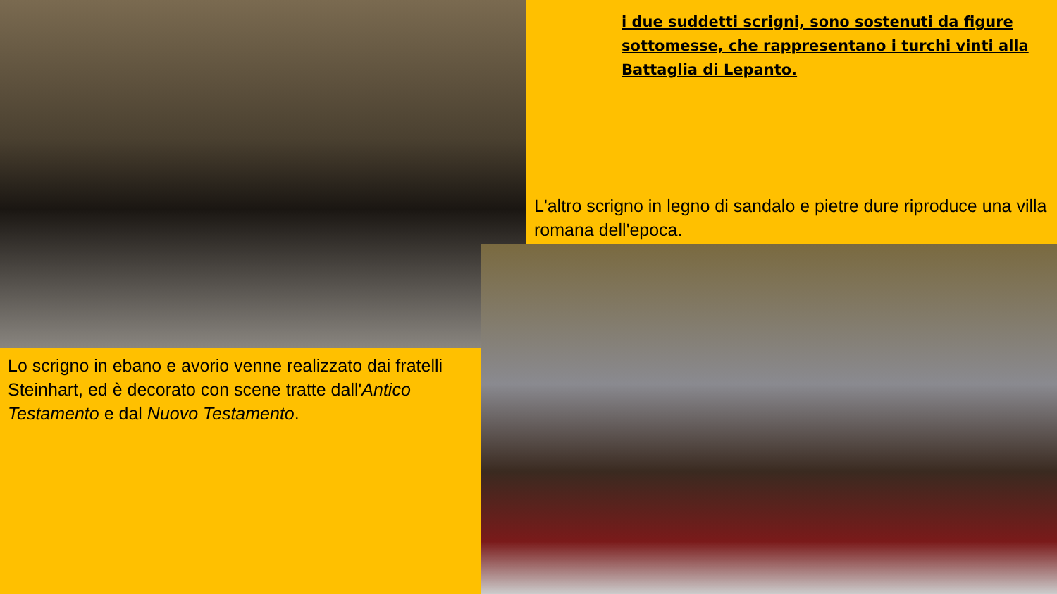i due suddetti scrigni, sono sostenuti da figure sottomesse, che rappresentano i turchi vinti alla Battaglia di Lepanto.
L'altro scrigno in legno di sandalo e pietre dure riproduce una villa romana dell'epoca.
Lo scrigno in ebano e avorio venne realizzato dai fratelli Steinhart, ed è decorato con scene tratte dall'Antico Testamento e dal Nuovo Testamento.